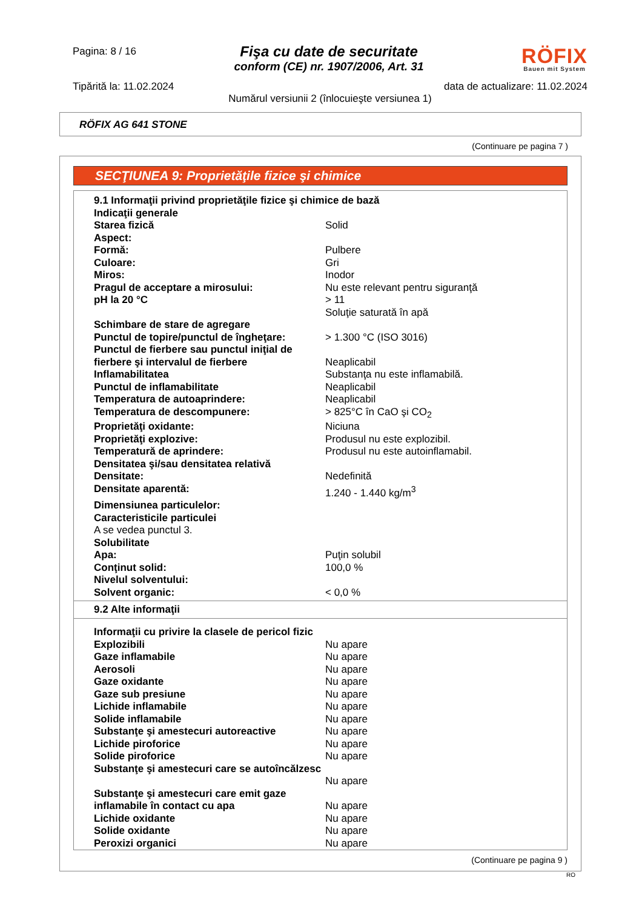Pagina: 8 / 16
Fişa cu date de securitate
conform (CE) nr. 1907/2006, Art. 31
RÖFIX
Bauen mit System
Tipărită la: 11.02.2024 data de actualizare: 11.02.2024
Numărul versiunii 2 (înlocuieşte versiunea 1)
RÖFIX AG 641 STONE
(Continuare pe pagina 7 )
SECŢIUNEA 9: Proprietăţile fizice şi chimice
| 9.1 Informaţii privind proprietăţile fizice şi chimice de bază | |
| Indicaţii generale | |
| Starea fizică | Solid |
| Aspect: | |
| Formă: | Pulbere |
| Culoare: | Gri |
| Miros: | Inodor |
| Pragul de acceptare a mirosului: | Nu este relevant pentru siguranţă |
| pH la 20 °C | > 11 Soluţie saturată în apă |
| Schimbare de stare de agregare | |
| Punctul de topire/punctul de îngheţare: | > 1.300 °C (ISO 3016) |
| Punctul de fierbere sau punctul iniţial de fierbere şi intervalul de fierbere | Neaplicabil |
| Inflamabilitatea | Substanţa nu este inflamabilă. |
| Punctul de inflamabilitate | Neaplicabil |
| Temperatura de autoaprindere: | Neaplicabil |
| Temperatura de descompunere: | > 825°C în CaO şi CO<sub>2</sub> |
| Proprietăţi oxidante: | Niciuna |
| Proprietăţi explozive: | Produsul nu este explozibil. |
| Temperatură de aprindere: | Produsul nu este autoinflamabil. |
| Densitatea şi/sau densitatea relativă | |
| Densitate: | Nedefinită |
| Densitate aparentă: | 1.240 - 1.440 kg/m<sup>3</sup> |
| Dimensiunea particulelor: | |
| Caracteristicile particulei | |
| A se vedea punctul 3. | |
| Solubilitate | |
| Apa: | Puţin solubil |
| Conţinut solid: | 100,0 % |
| Nivelul solventului: | |
| Solvent organic: | < 0,0 % |
9.2 Alte informaţii
| Informaţii cu privire la clasele de pericol fizic | |
| Explozibili | Nu apare |
| Gaze inflamabile | Nu apare |
| Aerosoli | Nu apare |
| Gaze oxidante | Nu apare |
| Gaze sub presiune | Nu apare |
| Lichide inflamabile | Nu apare |
| Solide inflamabile | Nu apare |
| Substanţe şi amestecuri autoreactive | Nu apare |
| Lichide piroforice | Nu apare |
| Solide piroforice | Nu apare |
| Substanţe şi amestecuri care se autoîncălzesc | Nu apare |
| Substanţe şi amestecuri care emit gaze inflamabile în contact cu apa | Nu apare |
| Lichide oxidante | Nu apare |
| Solide oxidante | Nu apare |
| Peroxizi organici | Nu apare |
(Continuare pe pagina 9 )
RO